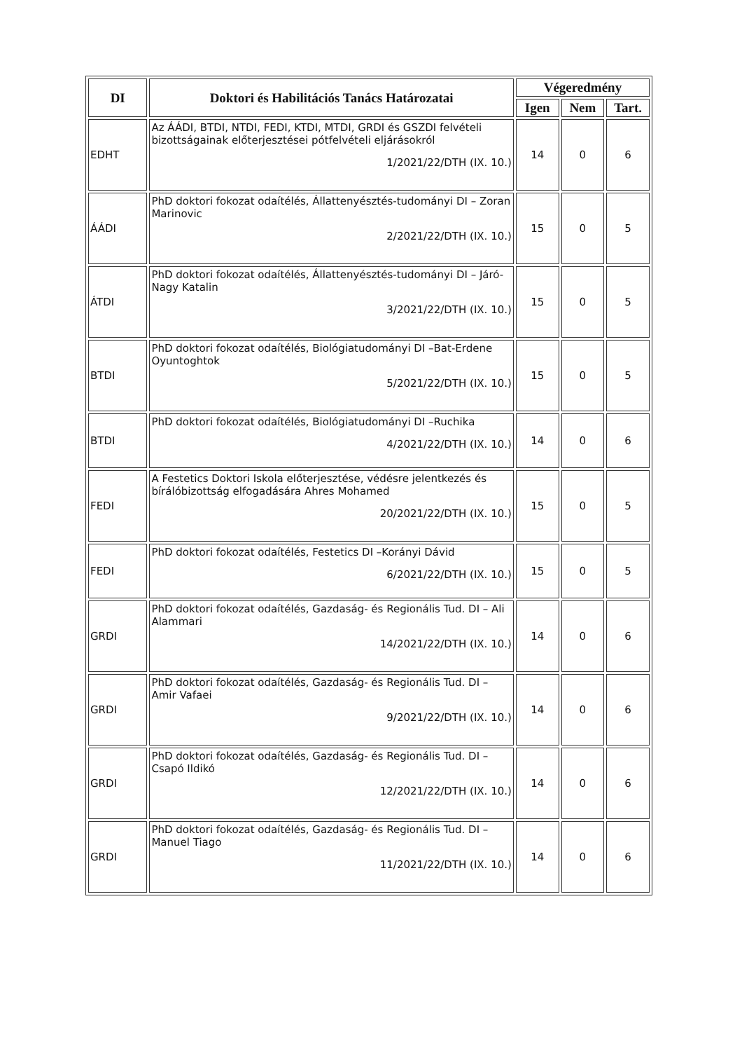| DI | Doktori és Habilitációs Tanács Határozatai | Végeredmény | | |
| --- | --- | --- | --- | --- |
| | | Igen | Nem | Tart. |
| EDHT | Az ÁÁDI, BTDI, NTDI, FEDI, KTDI, MTDI, GRDI és GSZDI felvételi bizottságainak előterjesztései pótfelvételi eljárásokról 1/2021/22/DTH (IX. 10.) | 14 | 0 | 6 |
| ÁÁDI | PhD doktori fokozat odaítélés, Állattenyésztés-tudományi DI – Zoran Marinovic 2/2021/22/DTH (IX. 10.) | 15 | 0 | 5 |
| ÁTDI | PhD doktori fokozat odaítélés, Állattenyésztés-tudományi DI – Járó-Nagy Katalin 3/2021/22/DTH (IX. 10.) | 15 | 0 | 5 |
| BTDI | PhD doktori fokozat odaítélés, Biológiatudományi DI –Bat-Erdene Oyuntoghtok 5/2021/22/DTH (IX. 10.) | 15 | 0 | 5 |
| BTDI | PhD doktori fokozat odaítélés, Biológiatudományi DI –Ruchika 4/2021/22/DTH (IX. 10.) | 14 | 0 | 6 |
| FEDI | A Festetics Doktori Iskola előterjesztése, védésre jelentkezés és bírálóbizottság elfogadására Ahres Mohamed 20/2021/22/DTH (IX. 10.) | 15 | 0 | 5 |
| FEDI | PhD doktori fokozat odaítélés, Festetics DI –Korányi Dávid 6/2021/22/DTH (IX. 10.) | 15 | 0 | 5 |
| GRDI | PhD doktori fokozat odaítélés, Gazdaság- és Regionális Tud. DI – Ali Alammari 14/2021/22/DTH (IX. 10.) | 14 | 0 | 6 |
| GRDI | PhD doktori fokozat odaítélés, Gazdaság- és Regionális Tud. DI – Amir Vafaei 9/2021/22/DTH (IX. 10.) | 14 | 0 | 6 |
| GRDI | PhD doktori fokozat odaítélés, Gazdaság- és Regionális Tud. DI – Csapó Ildikó 12/2021/22/DTH (IX. 10.) | 14 | 0 | 6 |
| GRDI | PhD doktori fokozat odaítélés, Gazdaság- és Regionális Tud. DI – Manuel Tiago 11/2021/22/DTH (IX. 10.) | 14 | 0 | 6 |